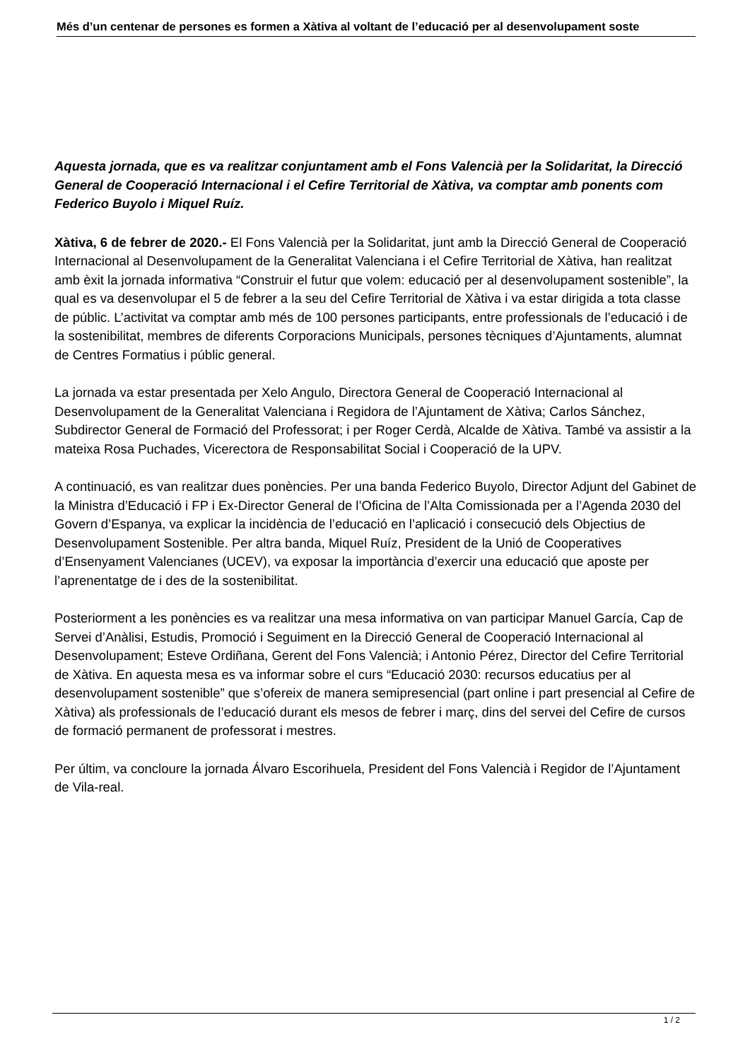Més d’un centenar de persones es formen a Xàtiva al voltant de l’educació per al desenvolupament soste
Aquesta jornada, que es va realitzar conjuntament amb el Fons Valencià per la Solidaritat, la Direcció General de Cooperació Internacional i el Cefire Territorial de Xàtiva, va comptar amb ponents com Federico Buyolo i Miquel Ruíz.
Xàtiva, 6 de febrer de 2020.- El Fons Valencià per la Solidaritat, junt amb la Direcció General de Cooperació Internacional al Desenvolupament de la Generalitat Valenciana i el Cefire Territorial de Xàtiva, han realitzat amb èxit la jornada informativa “Construir el futur que volem: educació per al desenvolupament sostenible”, la qual es va desenvolupar el 5 de febrer a la seu del Cefire Territorial de Xàtiva i va estar dirigida a tota classe de públic. L’activitat va comptar amb més de 100 persones participants, entre professionals de l’educació i de la sostenibilitat, membres de diferents Corporacions Municipals, persones tècniques d’Ajuntaments, alumnat de Centres Formatius i públic general.
La jornada va estar presentada per Xelo Angulo, Directora General de Cooperació Internacional al Desenvolupament de la Generalitat Valenciana i Regidora de l’Ajuntament de Xàtiva; Carlos Sánchez, Subdirector General de Formació del Professorat; i per Roger Cerdà, Alcalde de Xàtiva. També va assistir a la mateixa Rosa Puchades, Vicerectora de Responsabilitat Social i Cooperació de la UPV.
A continuació, es van realitzar dues ponències. Per una banda Federico Buyolo, Director Adjunt del Gabinet de la Ministra d’Educació i FP i Ex-Director General de l’Oficina de l’Alta Comissionada per a l’Agenda 2030 del Govern d’Espanya, va explicar la incidència de l’educació en l’aplicació i consecució dels Objectius de Desenvolupament Sostenible. Per altra banda, Miquel Ruíz, President de la Unió de Cooperatives d’Ensenyament Valencianes (UCEV), va exposar la importància d’exercir una educació que aposte per l’aprenentatge de i des de la sostenibilitat.
Posteriorment a les ponències es va realitzar una mesa informativa on van participar Manuel García, Cap de Servei d’Anàlisi, Estudis, Promoció i Seguiment en la Direcció General de Cooperació Internacional al Desenvolupament; Esteve Ordiñana, Gerent del Fons Valencià; i Antonio Pérez, Director del Cefire Territorial de Xàtiva. En aquesta mesa es va informar sobre el curs “Educació 2030: recursos educatius per al desenvolupament sostenible” que s’ofereix de manera semipresencial (part online i part presencial al Cefire de Xàtiva) als professionals de l’educació durant els mesos de febrer i març, dins del servei del Cefire de cursos de formació permanent de professorat i mestres.
Per últim, va concloure la jornada Álvaro Escorihuela, President del Fons Valencià i Regidor de l’Ajuntament de Vila-real.
1 / 2